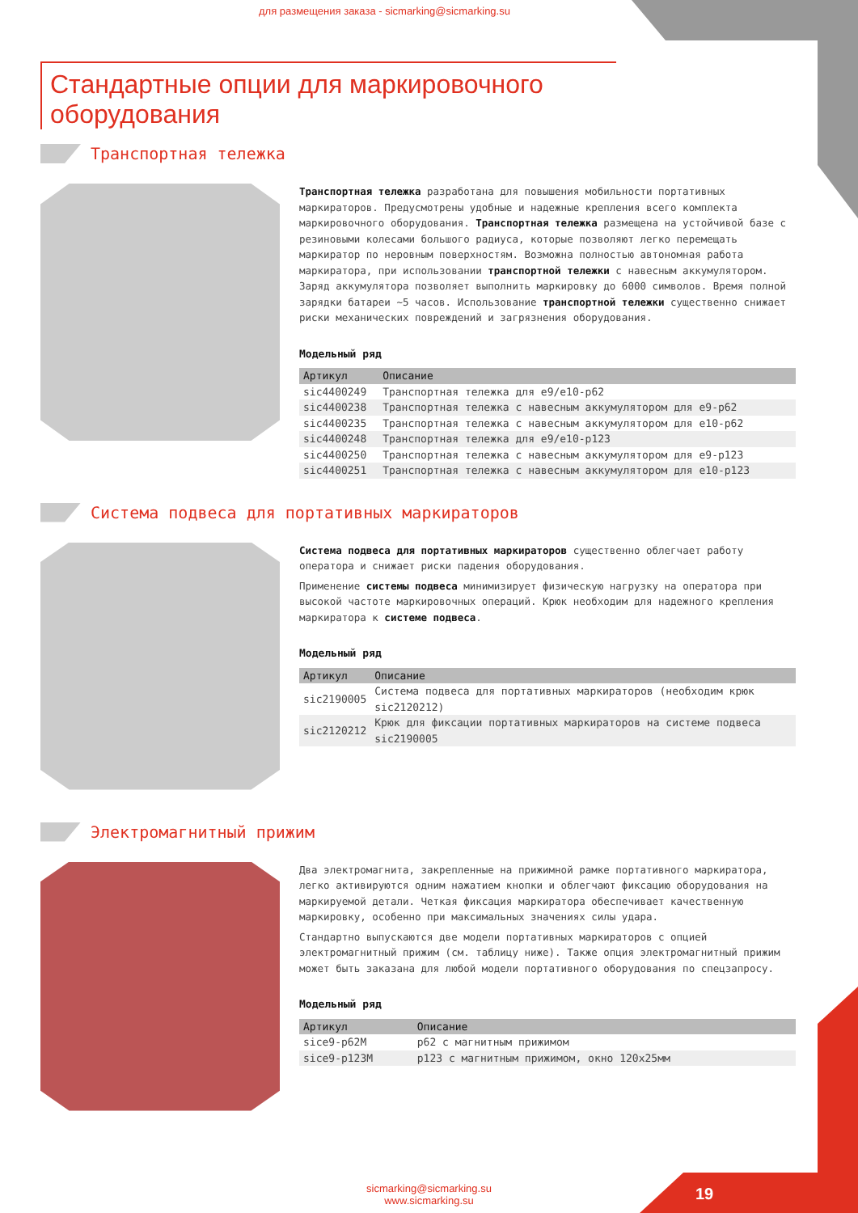для размещения заказа - sicmarking@sicmarking.su
Стандартные опции для маркировочного оборудования
Транспортная тележка
Транспортная тележка разработана для повышения мобильности портативных маркираторов. Предусмотрены удобные и надежные крепления всего комплекта маркировочного оборудования. Транспортная тележка размещена на устойчивой базе с резиновыми колесами большого радиуса, которые позволяют легко перемещать маркиратор по неровным поверхностям. Возможна полностью автономная работа маркиратора, при использовании транспортной тележки с навесным аккумулятором. Заряд аккумулятора позволяет выполнить маркировку до 6000 символов. Время полной зарядки батареи ~5 часов. Использование транспортной тележки существенно снижает риски механических повреждений и загрязнения оборудования.
Модельный ряд
| Артикул | Описание |
| --- | --- |
| sic4400249 | Транспортная тележка для e9/e10-p62 |
| sic4400238 | Транспортная тележка с навесным аккумулятором для e9-p62 |
| sic4400235 | Транспортная тележка с навесным аккумулятором для e10-p62 |
| sic4400248 | Транспортная тележка для e9/e10-p123 |
| sic4400250 | Транспортная тележка с навесным аккумулятором для e9-p123 |
| sic4400251 | Транспортная тележка с навесным аккумулятором для e10-p123 |
Система подвеса для портативных маркираторов
Система подвеса для портативных маркираторов существенно облегчает работу оператора и снижает риски падения оборудования.
Применение системы подвеса минимизирует физическую нагрузку на оператора при высокой частоте маркировочных операций. Крюк необходим для надежного крепления маркиратора к системе подвеса.
Модельный ряд
| Артикул | Описание |
| --- | --- |
| sic2190005 | Система подвеса для портативных маркираторов (необходим крюк sic2120212) |
| sic2120212 | Крюк для фиксации портативных маркираторов на системе подвеса sic2190005 |
Электромагнитный прижим
Два электромагнита, закрепленные на прижимной рамке портативного маркиратора, легко активируются одним нажатием кнопки и облегчают фиксацию оборудования на маркируемой детали. Четкая фиксация маркиратора обеспечивает качественную маркировку, особенно при максимальных значениях силы удара.
Стандартно выпускаются две модели портативных маркираторов с опцией электромагнитный прижим (см. таблицу ниже). Также опция электромагнитный прижим может быть заказана для любой модели портативного оборудования по спецзапросу.
Модельный ряд
| Артикул | Описание |
| --- | --- |
| sice9-p62M | p62 с магнитным прижимом |
| sice9-p123M | p123 с магнитным прижимом, окно 120x25мм |
sicmarking@sicmarking.su
www.sicmarking.su
19